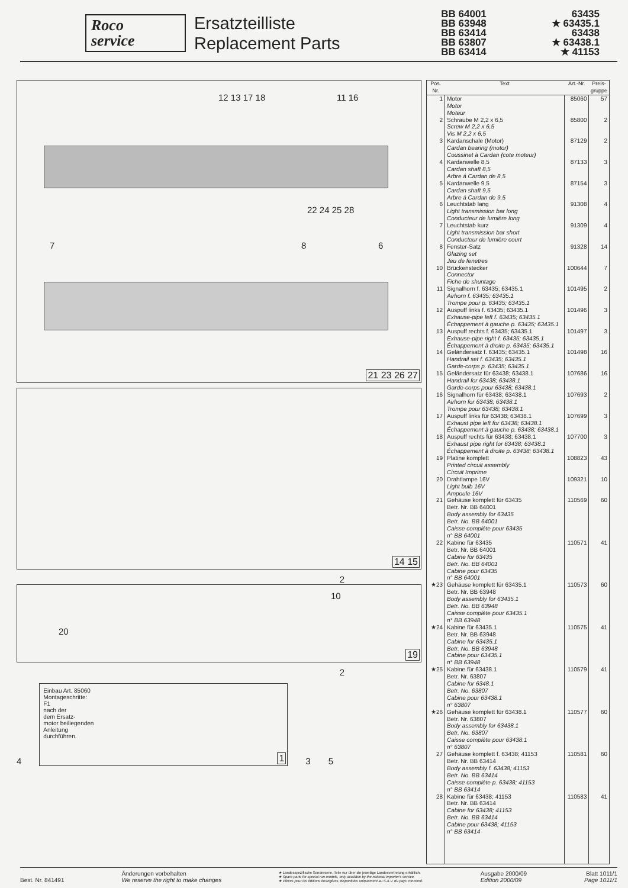Roco
service
Ersatzteilliste
Replacement Parts
BB 64001
BB 63948
BB 63414
BB 63807
BB 63414
63435
★ 63435.1
63438
★ 63438.1
★ 41153
12 13 17 18 11 16
22 24 25 28
7 8 6
21 23 26 27
14 15
2
20
10
19
2
4
Einbau Art. 85060
Montageschritte:
F1
nach der
dem Ersatz-
motor beiliegenden
Anleitung
durchführen.
1
3
5
| Pos. Nr. | Text | Art.-Nr. | Preis- gruppe |
| --- | --- | --- | --- |
| 1 | Motor Motor Moteur | 85060 | 57 |
| 2 | Schraube M 2,2 x 6,5 Screw M 2,2 x 6,5 Vis M 2,2 x 6,5 | 85800 | 2 |
| 3 | Kardanschale (Motor) Cardan bearing (motor) Coussinet à Cardan (cote moteur) | 87129 | 2 |
| 4 | Kardanwelle 8,5 Cardan shaft 8,5 Arbre á Cardan de 8,5 | 87133 | 3 |
| 5 | Kardanwelle 9,5 Cardan shaft 9,5 Arbre á Cardan de 9,5 | 87154 | 3 |
| 6 | Leuchtstab lang Light transmission bar long Conducteur de lumière long | 91308 | 4 |
| 7 | Leuchtstab kurz Light transmission bar short Conducteur de lumière court | 91309 | 4 |
| 8 | Fenster-Satz Glazing set Jeu de fenetres | 91328 | 14 |
| 10 | Brückenstecker Connector Fiche de shuntage | 100644 | 7 |
| 11 | Signalhorn f. 63435; 63435.1 Airhorn f. 63435; 63435.1 Trompe pour p. 63435; 63435.1 | 101495 | 2 |
| 12 | Auspuff links f. 63435; 63435.1 Exhause-pipe left f. 63435; 63435.1 Échappement à gauche p. 63435; 63435.1 | 101496 | 3 |
| 13 | Auspuff rechts f. 63435; 63435.1 Exhause-pipe right f. 63435; 63435.1 Échappement à droite p. 63435; 63435.1 | 101497 | 3 |
| 14 | Geländersatz f. 63435; 63435.1 Handrail set f. 63435; 63435.1 Garde-corps p. 63435; 63435.1 | 101498 | 16 |
| 15 | Geländersatz für 63438; 63438.1 Handrail for 63438; 63438.1 Garde-corps pour 63438; 63438.1 | 107686 | 16 |
| 16 | Signalhorn für 63438; 63438.1 Airhorn for 63438; 63438.1 Trompe pour 63438; 63438.1 | 107693 | 2 |
| 17 | Auspuff links für 63438; 63438.1 Exhaust pipe left for 63438; 63438.1 Échappement à gauche p. 63438; 63438.1 | 107699 | 3 |
| 18 | Auspuff rechts für 63438; 63438.1 Exhaust pipe right for 63438; 63438.1 Échappement à droite p. 63438; 63438.1 | 107700 | 3 |
| 19 | Platine komplett Printed circuit assembly Circuit Imprime | 108823 | 43 |
| 20 | Drahtlampe 16V Light bulb 16V Ampoule 16V | 109321 | 10 |
| 21 | Gehäuse komplett für 63435 Betr. Nr. BB 64001 Body assembly for 63435 Betr. No. BB 64001 Caisse complète pour 63435 n° BB 64001 | 110569 | 60 |
| 22 | Kabine für 63435 Betr. Nr. BB 64001 Cabine for 63435 Betr. No. BB 64001 Cabine pour 63435 n° BB 64001 | 110571 | 41 |
| ★23 | Gehäuse komplett für 63435.1 Betr. Nr. BB 63948 Body assembly for 63435.1 Betr. No. BB 63948 Caisse complète pour 63435.1 n° BB 63948 | 110573 | 60 |
| ★24 | Kabine für 63435.1 Betr. Nr. BB 63948 Cabine for 63435.1 Betr. No. BB 63948 Cabine pour 63435.1 n° BB 63948 | 110575 | 41 |
| ★25 | Kabine für 63438.1 Betr. Nr. 63807 Cabine for 6348.1 Betr. No. 63807 Cabine pour 63438.1 n° 63807 | 110579 | 41 |
| ★26 | Gehäuse komplett für 63438.1 Betr. Nr. 63807 Body assembly for 63438.1 Betr. No. 63807 Caisse complète pour 63438.1 n° 63807 | 110577 | 60 |
| 27 | Gehäuse komplett f. 63438; 41153 Betr. Nr. BB 63414 Body assembly f. 63438; 41153 Betr. No. BB 63414 Caisse complète p. 63438; 41153 n° BB 63414 | 110581 | 60 |
| 28 | Kabine für 63438; 41153 Betr. Nr. BB 63414 Cabine for 63438; 41153 Betr. No. BB 63414 Cabine pour 63438; 41153 n° BB 63414 | 110583 | 41 |
Best. Nr. 841491 Änderungen vorbehalten
We reserve the right to make changes
★ Landesspezifische Sonderserie, Teile nur über die jeweilige Landesvertretung erhältlich.
★ Spare-parts for special-run-models, only available by the national importer's service.
★ Pièces pour les éditions étrangères, disponibles uniquement au S.A.V. du pays concemé.
Ausgabe 2000/09
Edition 2000/09
Blatt 1011/1
Page 1011/1